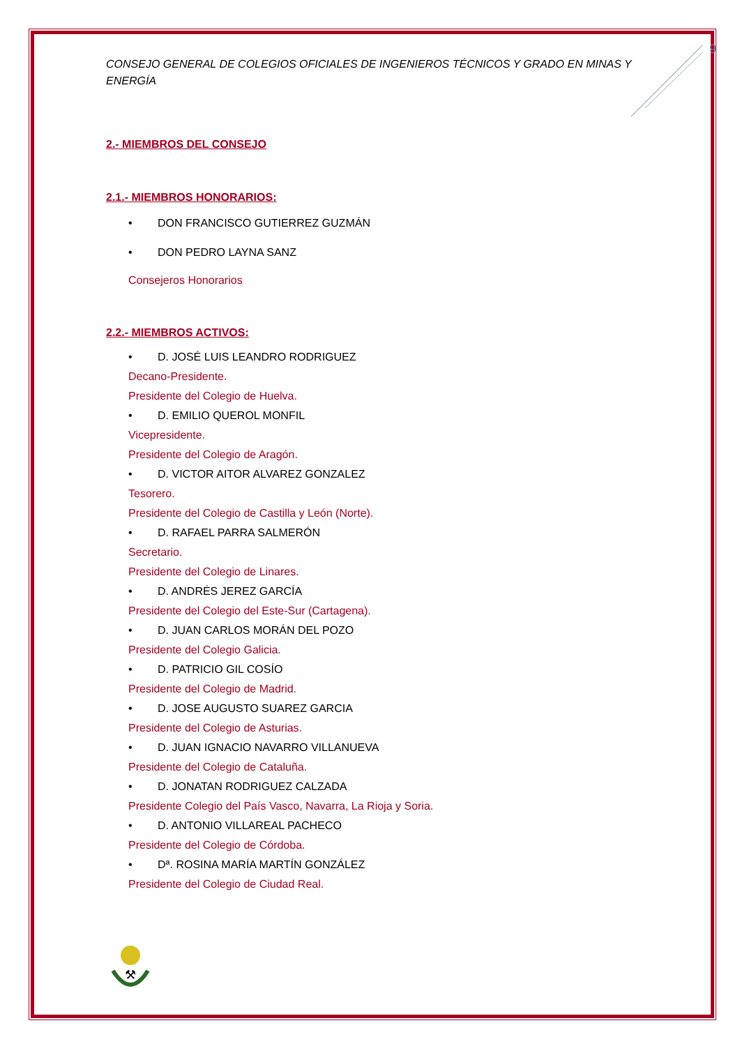9
CONSEJO GENERAL DE COLEGIOS OFICIALES DE INGENIEROS TÉCNICOS Y GRADO EN MINAS Y ENERGÍA
2.- MIEMBROS DEL CONSEJO
2.1.- MIEMBROS HONORARIOS:
• DON FRANCISCO GUTIERREZ GUZMÁN
• DON PEDRO LAYNA SANZ
Consejeros Honorarios
2.2.- MIEMBROS ACTIVOS:
• D. JOSÉ LUIS LEANDRO RODRIGUEZ
Decano-Presidente.
Presidente del Colegio de Huelva.
• D. EMILIO QUEROL MONFIL
Vicepresidente.
Presidente del Colegio de Aragón.
• D. VICTOR AITOR ALVAREZ GONZALEZ
Tesorero.
Presidente del Colegio de Castilla y León (Norte).
• D. RAFAEL PARRA SALMERÓN
Secretario.
Presidente del Colegio de Linares.
• D. ANDRÉS JEREZ GARCÍA
Presidente del Colegio del Este-Sur (Cartagena).
• D. JUAN CARLOS MORÁN DEL POZO
Presidente del Colegio Galicia.
• D. PATRICIO GIL COSÍO
Presidente del Colegio de Madrid.
• D. JOSE AUGUSTO SUAREZ GARCIA
Presidente del Colegio de Asturias.
• D. JUAN IGNACIO NAVARRO VILLANUEVA
Presidente del Colegio de Cataluña.
• D. JONATAN RODRIGUEZ CALZADA
Presidente Colegio del País Vasco, Navarra, La Rioja y Soria.
• D. ANTONIO VILLAREAL PACHECO
Presidente del Colegio de Córdoba.
• Dª. ROSINA MARÍA MARTÍN GONZÁLEZ
Presidente del Colegio de Ciudad Real.
⚒